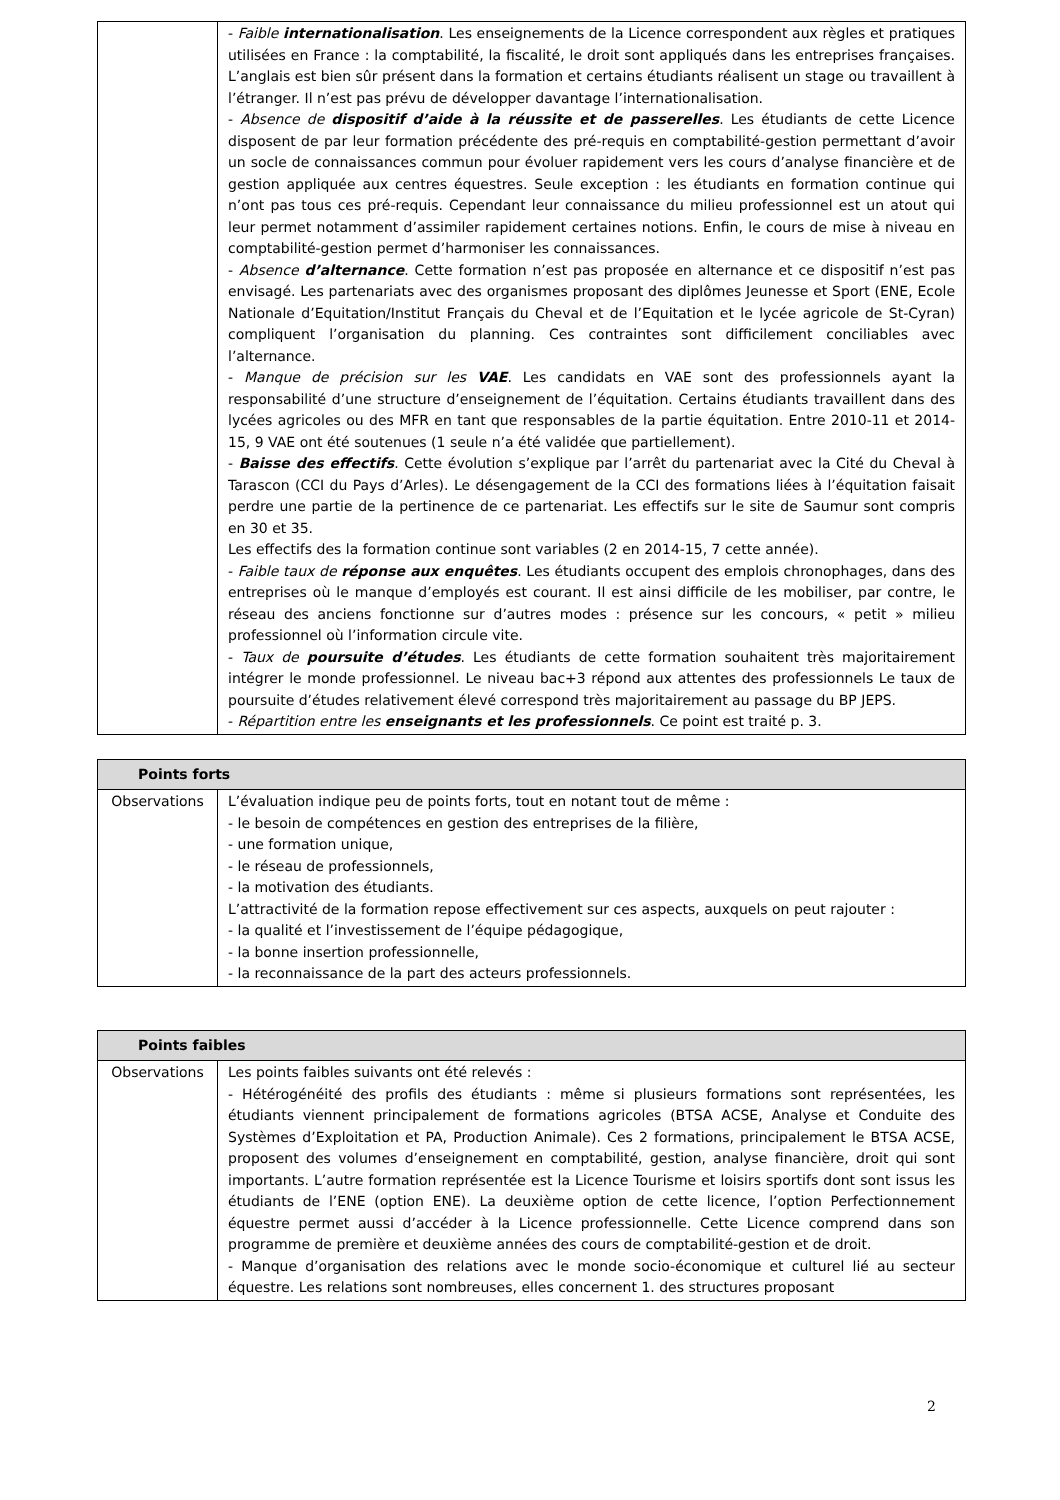| | - Faible internationalisation . Les enseignements de la Licence correspondent aux règles et pratiques utilisées en France : la comptabilité, la fiscalité, le droit sont appliqués dans les entreprises françaises. L’anglais est bien sûr présent dans la formation et certains étudiants réalisent un stage ou travaillent à l’étranger. Il n’est pas prévu de développer davantage l’internationalisation. - Absence de dispositif d’aide à la réussite et de passerelles . Les étudiants de cette Licence disposent de par leur formation précédente des pré-requis en comptabilité-gestion permettant d’avoir un socle de connaissances commun pour évoluer rapidement vers les cours d’analyse financière et de gestion appliquée aux centres équestres. Seule exception : les étudiants en formation continue qui n’ont pas tous ces pré-requis. Cependant leur connaissance du milieu professionnel est un atout qui leur permet notamment d’assimiler rapidement certaines notions. Enfin, le cours de mise à niveau en comptabilité-gestion permet d’harmoniser les connaissances. - Absence d’alternance . Cette formation n’est pas proposée en alternance et ce dispositif n’est pas envisagé. Les partenariats avec des organismes proposant des diplômes Jeunesse et Sport (ENE, Ecole Nationale d’Equitation/Institut Français du Cheval et de l’Equitation et le lycée agricole de St-Cyran) compliquent l’organisation du planning. Ces contraintes sont difficilement conciliables avec l’alternance. - Manque de précision sur les VAE . Les candidats en VAE sont des professionnels ayant la responsabilité d’une structure d’enseignement de l’équitation. Certains étudiants travaillent dans des lycées agricoles ou des MFR en tant que responsables de la partie équitation. Entre 2010-11 et 2014-15, 9 VAE ont été soutenues (1 seule n’a été validée que partiellement). - Baisse des effectifs . Cette évolution s’explique par l’arrêt du partenariat avec la Cité du Cheval à Tarascon (CCI du Pays d’Arles). Le désengagement de la CCI des formations liées à l’équitation faisait perdre une partie de la pertinence de ce partenariat. Les effectifs sur le site de Saumur sont compris en 30 et 35. Les effectifs des la formation continue sont variables (2 en 2014-15, 7 cette année). - Faible taux de réponse aux enquêtes . Les étudiants occupent des emplois chronophages, dans des entreprises où le manque d’employés est courant. Il est ainsi difficile de les mobiliser, par contre, le réseau des anciens fonctionne sur d’autres modes : présence sur les concours, « petit » milieu professionnel où l’information circule vite. - Taux de poursuite d’études . Les étudiants de cette formation souhaitent très majoritairement intégrer le monde professionnel. Le niveau bac+3 répond aux attentes des professionnels Le taux de poursuite d’études relativement élevé correspond très majoritairement au passage du BP JEPS. - Répartition entre les enseignants et les professionnels . Ce point est traité p. 3. |
| Points forts | |
| --- | --- |
| Observations | L’évaluation indique peu de points forts, tout en notant tout de même : - le besoin de compétences en gestion des entreprises de la filière, - une formation unique, - le réseau de professionnels, - la motivation des étudiants. L’attractivité de la formation repose effectivement sur ces aspects, auxquels on peut rajouter : - la qualité et l’investissement de l’équipe pédagogique, - la bonne insertion professionnelle, - la reconnaissance de la part des acteurs professionnels. |
| Points faibles | |
| --- | --- |
| Observations | Les points faibles suivants ont été relevés : - Hétérogénéité des profils des étudiants : même si plusieurs formations sont représentées, les étudiants viennent principalement de formations agricoles (BTSA ACSE, Analyse et Conduite des Systèmes d’Exploitation et PA, Production Animale). Ces 2 formations, principalement le BTSA ACSE, proposent des volumes d’enseignement en comptabilité, gestion, analyse financière, droit qui sont importants. L’autre formation représentée est la Licence Tourisme et loisirs sportifs dont sont issus les étudiants de l’ENE (option ENE). La deuxième option de cette licence, l’option Perfectionnement équestre permet aussi d’accéder à la Licence professionnelle. Cette Licence comprend dans son programme de première et deuxième années des cours de comptabilité-gestion et de droit. - Manque d’organisation des relations avec le monde socio-économique et culturel lié au secteur équestre. Les relations sont nombreuses, elles concernent 1. des structures proposant |
2